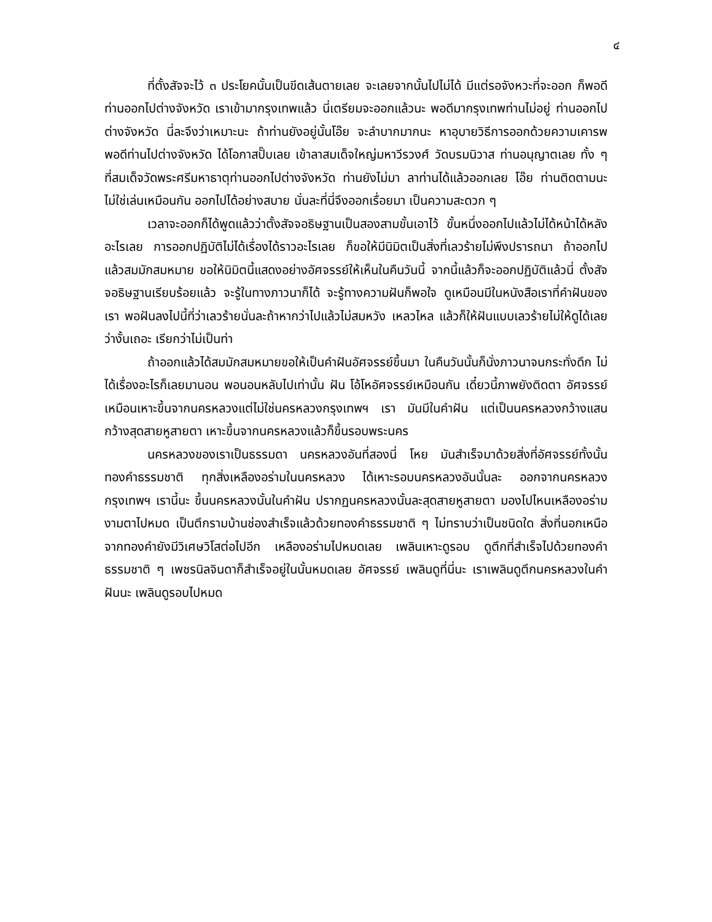๔
ที่ตั้งสัจจะไว้ ๓ ประโยคนั้นเป็นขีดเส้นตายเลย จะเลยจากนั้นไปไม่ได้ มีแต่รอจังหวะที่จะออก ก็พอดีท่านออกไปต่างจังหวัด เราเข้ามากรุงเทพแล้ว นี่เตรียมจะออกแล้วนะ พอดีมากรุงเทพท่านไม่อยู่ ท่านออกไปต่างจังหวัด นี่ละจึงว่าเหมาะนะ ถ้าท่านยังอยู่นั้นโอ๊ย จะลำบากมากนะ หาอุบายวิธีการออกด้วยความเคารพ พอดีท่านไปต่างจังหวัด ได้โอกาสปั๊บเลย เข้าลาสมเด็จใหญ่มหาวีรวงศ์ วัดบรมนิวาส ท่านอนุญาตเลย ทั้ง ๆ ที่สมเด็จวัดพระศรีมหาธาตุท่านออกไปต่างจังหวัด ท่านยังไม่มา ลาท่านได้แล้วออกเลย โอ๊ย ท่านติดตามนะไม่ใช่เล่นเหมือนกัน ออกไปได้อย่างสบาย นั่นละที่นี่จึงออกเรื่อยมา เป็นความสะดวก ๆ
เวลาจะออกก็ได้พูดแล้วว่าตั้งสัจจอธิษฐานเป็นสองสามขั้นเอาไว้ ขั้นหนึ่งออกไปแล้วไม่ได้หน้าได้หลังอะไรเลย การออกปฏิบัติไม่ได้เรื่องได้ราวอะไรเลย ก็ขอให้มีนิมิตเป็นสิ่งที่เลวร้ายไม่พึงปรารถนา ถ้าออกไปแล้วสมมักสมหมาย ขอให้นิมิตนี้แสดงอย่างอัศจรรย์ให้เห็นในคืนวันนี้ จากนี้แล้วก็จะออกปฏิบัติแล้วนี่ ตั้งสัจจอธิษฐานเรียบร้อยแล้ว จะรู้ในทางภาวนาก็ได้ จะรู้ทางความฝันก็พอใจ ดูเหมือนมีในหนังสือเราที่คำฝันของเรา พอฝันลงไปนี้ที่ว่าเลวร้ายนั่นละถ้าหากว่าไปแล้วไม่สมหวัง เหลวไหล แล้วก็ให้ฝันแบบเลวร้ายไม่ให้ดูได้เลยว่างั้นเถอะ เรียกว่าไม่เป็นท่า
ถ้าออกแล้วได้สมมักสมหมายขอให้เป็นคำฝันอัศจรรย์ขึ้นมา ในคืนวันนั้นก็นั่งภาวนาจนกระทั่งดึก ไม่ได้เรื่องอะไรก็เลยมานอน พอนอนหลับไปเท่านั้น ฝัน โอ้โหอัศจรรย์เหมือนกัน เดี๋ยวนี้ภาพยังติดตา อัศจรรย์ เหมือนเหาะขึ้นจากนครหลวงแต่ไม่ใช่นครหลวงกรุงเทพฯ เรา มันมีในคำฝัน แต่เป็นนครหลวงกว้างแสนกว้างสุดสายหูสายตา เหาะขึ้นจากนครหลวงแล้วก็ขึ้นรอบพระนคร
นครหลวงของเราเป็นธรรมดา นครหลวงอันที่สองนี่ โหย มันสำเร็จมาด้วยสิ่งที่อัศจรรย์ทั้งนั้น ทองคำธรรมชาติ ทุกสิ่งเหลืองอร่ามในนครหลวง ได้เหาะรอบนครหลวงอันนั้นละ ออกจากนครหลวงกรุงเทพฯ เรานี้นะ ขึ้นนครหลวงนั้นในคำฝัน ปรากฏนครหลวงนั้นละสุดสายหูสายตา มองไปไหนเหลืองอร่ามงามตาไปหมด เป็นตึกรามบ้านช่องสำเร็จแล้วด้วยทองคำธรรมชาติ ๆ ไม่ทราบว่าเป็นชนิดใด สิ่งที่นอกเหนือจากทองคำยังมีวิเศษวิโสต่อไปอีก เหลืองอร่ามไปหมดเลย เพลินเหาะดูรอบ ดูตึกที่สำเร็จไปด้วยทองคำธรรมชาติ ๆ เพชรนิลจินดาก็สำเร็จอยู่ในนั้นหมดเลย อัศจรรย์ เพลินดูที่นี่นะ เราเพลินดูตึกนครหลวงในคำฝันนะ เพลินดูรอบไปหมด